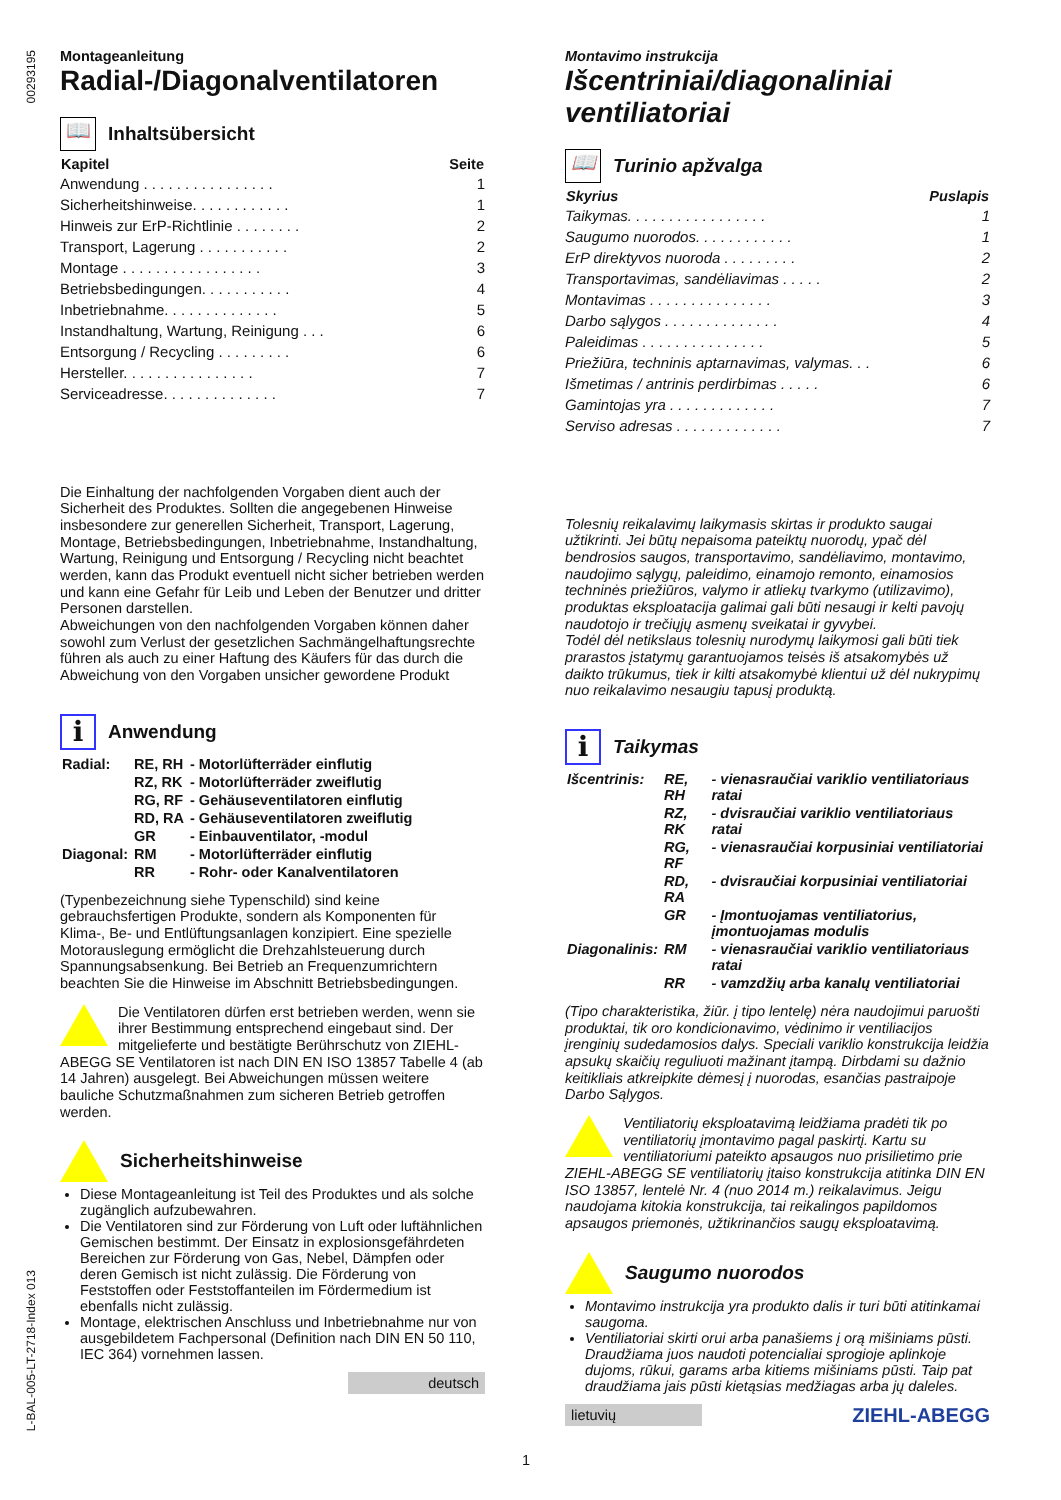00293195
L-BAL-005-LT-2718-Index 013
Montageanleitung
Radial-/Diagonalventilatoren
📖 Inhaltsübersicht
| Kapitel | Seite |
| --- | --- |
| Anwendung . . . . . . . . . . . . . . . . | 1 |
| Sicherheitshinweise. . . . . . . . . . . . | 1 |
| Hinweis zur ErP-Richtlinie . . . . . . . . | 2 |
| Transport, Lagerung . . . . . . . . . . . | 2 |
| Montage . . . . . . . . . . . . . . . . . | 3 |
| Betriebsbedingungen. . . . . . . . . . . | 4 |
| Inbetriebnahme. . . . . . . . . . . . . . | 5 |
| Instandhaltung, Wartung, Reinigung . . . | 6 |
| Entsorgung / Recycling . . . . . . . . . | 6 |
| Hersteller. . . . . . . . . . . . . . . . | 7 |
| Serviceadresse. . . . . . . . . . . . . . | 7 |
Die Einhaltung der nachfolgenden Vorgaben dient auch der Sicherheit des Produktes. Sollten die angegebenen Hinweise insbesondere zur generellen Sicherheit, Transport, Lagerung, Montage, Betriebsbedingungen, Inbetriebnahme, Instandhaltung, Wartung, Reinigung und Entsorgung / Recycling nicht beachtet werden, kann das Produkt eventuell nicht sicher betrieben werden und kann eine Gefahr für Leib und Leben der Benutzer und dritter Personen darstellen.
Abweichungen von den nachfolgenden Vorgaben können daher sowohl zum Verlust der gesetzlichen Sachmängelhaftungsrechte führen als auch zu einer Haftung des Käufers für das durch die Abweichung von den Vorgaben unsicher gewordene Produkt
i Anwendung
| Radial: | RE, RH | - Motorlüfterräder einflutig |
| | RZ, RK | - Motorlüfterräder zweiflutig |
| | RG, RF | - Gehäuseventilatoren einflutig |
| | RD, RA | - Gehäuseventilatoren zweiflutig |
| | GR | - Einbauventilator, -modul |
| Diagonal: | RM | - Motorlüfterräder einflutig |
| | RR | - Rohr- oder Kanalventilatoren |
(Typenbezeichnung siehe Typenschild) sind keine gebrauchsfertigen Produkte, sondern als Komponenten für Klima-, Be- und Entlüftungsanlagen konzipiert. Eine spezielle Motorauslegung ermöglicht die Drehzahlsteuerung durch Spannungsabsenkung. Bei Betrieb an Frequenzumrichtern beachten Sie die Hinweise im Abschnitt Betriebsbedingungen.
Die Ventilatoren dürfen erst betrieben werden, wenn sie ihrer Bestimmung entsprechend eingebaut sind. Der mitgelieferte und bestätigte Berührschutz von ZIEHL-ABEGG SE Ventilatoren ist nach DIN EN ISO 13857 Tabelle 4 (ab 14 Jahren) ausgelegt. Bei Abweichungen müssen weitere bauliche Schutzmaßnahmen zum sicheren Betrieb getroffen werden.
Sicherheitshinweise
Diese Montageanleitung ist Teil des Produktes und als solche zugänglich aufzubewahren.
Die Ventilatoren sind zur Förderung von Luft oder luftähnlichen Gemischen bestimmt. Der Einsatz in explosionsgefährdeten Bereichen zur Förderung von Gas, Nebel, Dämpfen oder deren Gemisch ist nicht zulässig. Die Förderung von Feststoffen oder Feststoffanteilen im Fördermedium ist ebenfalls nicht zulässig.
Montage, elektrischen Anschluss und Inbetriebnahme nur von ausgebildetem Fachpersonal (Definition nach DIN EN 50 110, IEC 364) vornehmen lassen.
deutsch
Montavimo instrukcija
Išcentriniai/diagonaliniai ventiliatoriai
📖 Turinio apžvalga
| Skyrius | Puslapis |
| --- | --- |
| Taikymas. . . . . . . . . . . . . . . . . | 1 |
| Saugumo nuorodos. . . . . . . . . . . . | 1 |
| ErP direktyvos nuoroda . . . . . . . . . | 2 |
| Transportavimas, sandėliavimas . . . . . | 2 |
| Montavimas . . . . . . . . . . . . . . . | 3 |
| Darbo sąlygos . . . . . . . . . . . . . . | 4 |
| Paleidimas . . . . . . . . . . . . . . . | 5 |
| Priežiūra, techninis aptarnavimas, valymas. . . | 6 |
| Išmetimas / antrinis perdirbimas . . . . . | 6 |
| Gamintojas yra . . . . . . . . . . . . . | 7 |
| Serviso adresas . . . . . . . . . . . . . | 7 |
Tolesnių reikalavimų laikymasis skirtas ir produkto saugai užtikrinti. Jei būtų nepaisoma pateiktų nuorodų, ypač dėl bendrosios saugos, transportavimo, sandėliavimo, montavimo, naudojimo sąlygų, paleidimo, einamojo remonto, einamosios techninės priežiūros, valymo ir atliekų tvarkymo (utilizavimo), produktas eksploatacija galimai gali būti nesaugi ir kelti pavojų naudotojo ir trečiųjų asmenų sveikatai ir gyvybei.
Todėl dėl netikslaus tolesnių nurodymų laikymosi gali būti tiek prarastos įstatymų garantuojamos teisės iš atsakomybės už daikto trūkumus, tiek ir kilti atsakomybė klientui už dėl nukrypimų nuo reikalavimo nesaugiu tapusį produktą.
i Taikymas
| Išcentrinis: | RE, RH | - vienasraučiai variklio ventiliatoriaus ratai |
| | RZ, RK | - dvisraučiai variklio ventiliatoriaus ratai |
| | RG, RF | - vienasraučiai korpusiniai ventiliatoriai |
| | RD, RA | - dvisraučiai korpusiniai ventiliatoriai |
| | GR | - Įmontuojamas ventiliatorius, įmontuojamas modulis |
| Diagonalinis: | RM | - vienasraučiai variklio ventiliatoriaus ratai |
| | RR | - vamzdžių arba kanalų ventiliatoriai |
(Tipo charakteristika, žiūr. į tipo lentelę) nėra naudojimui paruošti produktai, tik oro kondicionavimo, vėdinimo ir ventiliacijos įrenginių sudedamosios dalys. Speciali variklio konstrukcija leidžia apsukų skaičių reguliuoti mažinant įtampą. Dirbdami su dažnio keitikliais atkreipkite dėmesį į nuorodas, esančias pastraipoje Darbo Sąlygos.
Ventiliatorių eksploatavimą leidžiama pradėti tik po ventiliatorių įmontavimo pagal paskirtį. Kartu su ventiliatoriumi pateikto apsaugos nuo prisilietimo prie ZIEHL-ABEGG SE ventiliatorių įtaiso konstrukcija atitinka DIN EN ISO 13857, lentelė Nr. 4 (nuo 2014 m.) reikalavimus. Jeigu naudojama kitokia konstrukcija, tai reikalingos papildomos apsaugos priemonės, užtikrinančios saugų eksploatavimą.
Saugumo nuorodos
Montavimo instrukcija yra produkto dalis ir turi būti atitinkamai saugoma.
Ventiliatoriai skirti orui arba panašiems į orą mišiniams pūsti. Draudžiama juos naudoti potencialiai sprogioje aplinkoje dujoms, rūkui, garams arba kitiems mišiniams pūsti. Taip pat draudžiama jais pūsti kietąsias medžiagas arba jų daleles.
lietuvių ZIEHL-ABEGG
1